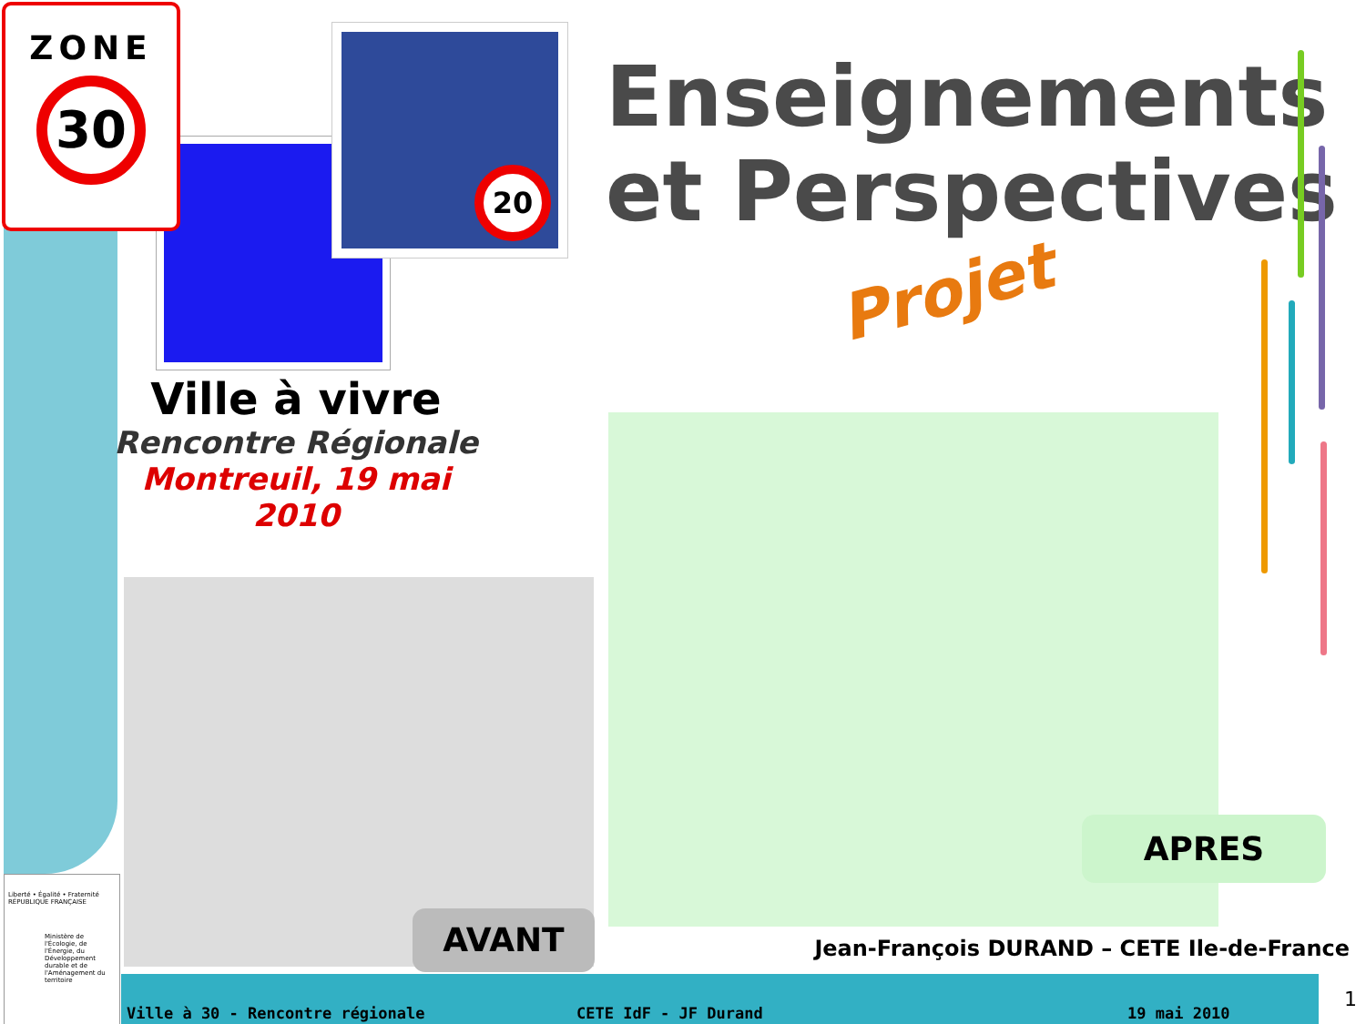20
ZONE
30
Enseignements
et Perspectives
Projet
Ville à vivre
Rencontre Régionale
Montreuil, 19 mai 2010
AVANT
APRES
Jean-François DURAND – CETE Ile-de-France
Liberté • Égalité • Fraternité
RÉPUBLIQUE FRANÇAISE
Ministère de l'Écologie, de l'Énergie, du Développement durable et de l'Aménagement du territoire
Ville à 30 - Rencontre régionale CETE IdF - JF Durand 19 mai 2010
1